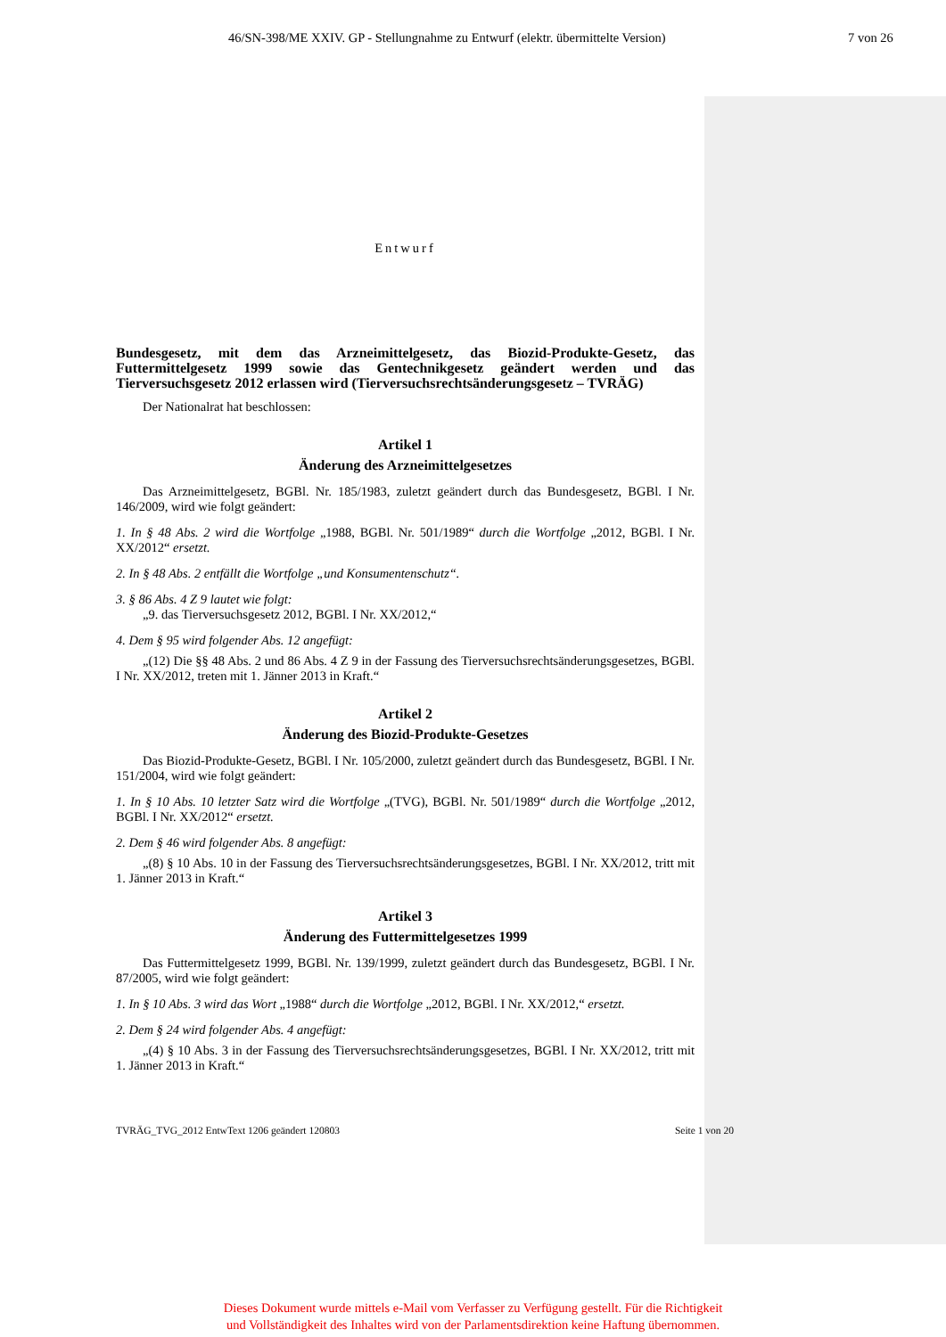46/SN-398/ME XXIV. GP - Stellungnahme zu Entwurf (elektr. übermittelte Version) 7 von 26
Entwurf
Bundesgesetz, mit dem das Arzneimittelgesetz, das Biozid-Produkte-Gesetz, das Futtermittelgesetz 1999 sowie das Gentechnikgesetz geändert werden und das Tierversuchsgesetz 2012 erlassen wird (Tierversuchsrechtsänderungsgesetz – TVRÄG)
Der Nationalrat hat beschlossen:
Artikel 1
Änderung des Arzneimittelgesetzes
Das Arzneimittelgesetz, BGBl. Nr. 185/1983, zuletzt geändert durch das Bundesgesetz, BGBl. I Nr. 146/2009, wird wie folgt geändert:
1. In § 48 Abs. 2 wird die Wortfolge „1988, BGBl. Nr. 501/1989“ durch die Wortfolge „2012, BGBl. I Nr. XX/2012“ ersetzt.
2. In § 48 Abs. 2 entfällt die Wortfolge „und Konsumentenschutz“.
3. § 86 Abs. 4 Z 9 lautet wie folgt:
„9. das Tierversuchsgesetz 2012, BGBl. I Nr. XX/2012,“
4. Dem § 95 wird folgender Abs. 12 angefügt:
„(12) Die §§ 48 Abs. 2 und 86 Abs. 4 Z 9 in der Fassung des Tierversuchsrechtsänderungsgesetzes, BGBl. I Nr. XX/2012, treten mit 1. Jänner 2013 in Kraft.“
Artikel 2
Änderung des Biozid-Produkte-Gesetzes
Das Biozid-Produkte-Gesetz, BGBl. I Nr. 105/2000, zuletzt geändert durch das Bundesgesetz, BGBl. I Nr. 151/2004, wird wie folgt geändert:
1. In § 10 Abs. 10 letzter Satz wird die Wortfolge „(TVG), BGBl. Nr. 501/1989“ durch die Wortfolge „2012, BGBl. I Nr. XX/2012“ ersetzt.
2. Dem § 46 wird folgender Abs. 8 angefügt:
„(8) § 10 Abs. 10 in der Fassung des Tierversuchsrechtsänderungsgesetzes, BGBl. I Nr. XX/2012, tritt mit 1. Jänner 2013 in Kraft.“
Artikel 3
Änderung des Futtermittelgesetzes 1999
Das Futtermittelgesetz 1999, BGBl. Nr. 139/1999, zuletzt geändert durch das Bundesgesetz, BGBl. I Nr. 87/2005, wird wie folgt geändert:
1. In § 10 Abs. 3 wird das Wort „1988“ durch die Wortfolge „2012, BGBl. I Nr. XX/2012,“ ersetzt.
2. Dem § 24 wird folgender Abs. 4 angefügt:
„(4) § 10 Abs. 3 in der Fassung des Tierversuchsrechtsänderungsgesetzes, BGBl. I Nr. XX/2012, tritt mit 1. Jänner 2013 in Kraft.“
TVRÄG_TVG_2012 EntwText 1206 geändert 120803 Seite 1 von 20
Dieses Dokument wurde mittels e-Mail vom Verfasser zu Verfügung gestellt. Für die Richtigkeit
und Vollständigkeit des Inhaltes wird von der Parlamentsdirektion keine Haftung übernommen.